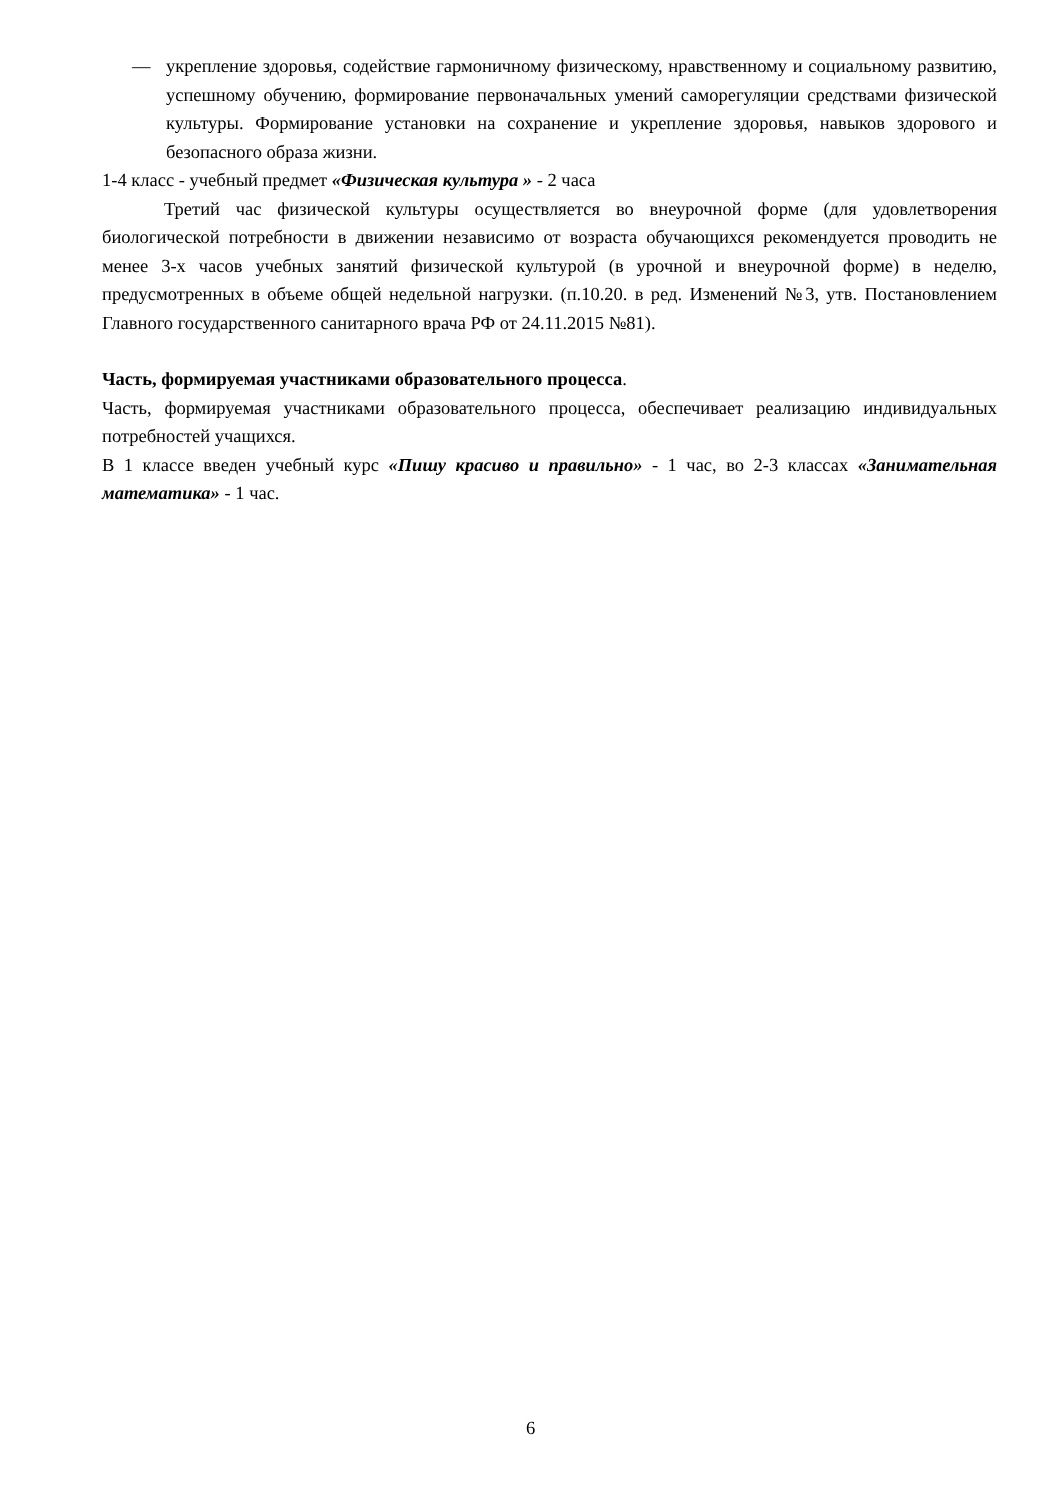— укрепление здоровья, содействие гармоничному физическому, нравственному и социальному развитию, успешному обучению, формирование первоначальных умений саморегуляции средствами физической культуры. Формирование установки на сохранение и укрепление здоровья, навыков здорового и безопасного образа жизни.
1-4 класс - учебный предмет «Физическая культура » - 2 часа
Третий час физической культуры осуществляется во внеурочной форме (для удовлетворения биологической потребности в движении независимо от возраста обучающихся рекомендуется проводить не менее 3-х часов учебных занятий физической культурой (в урочной и внеурочной форме) в неделю, предусмотренных в объеме общей недельной нагрузки. (п.10.20. в ред. Изменений №3, утв. Постановлением Главного государственного санитарного врача РФ от 24.11.2015 №81).
Часть, формируемая участниками образовательного процесса.
Часть, формируемая участниками образовательного процесса, обеспечивает реализацию индивидуальных потребностей учащихся.
В 1 классе введен учебный курс «Пишу красиво и правильно» - 1 час, во 2-3 классах «Занимательная математика» - 1 час.
6